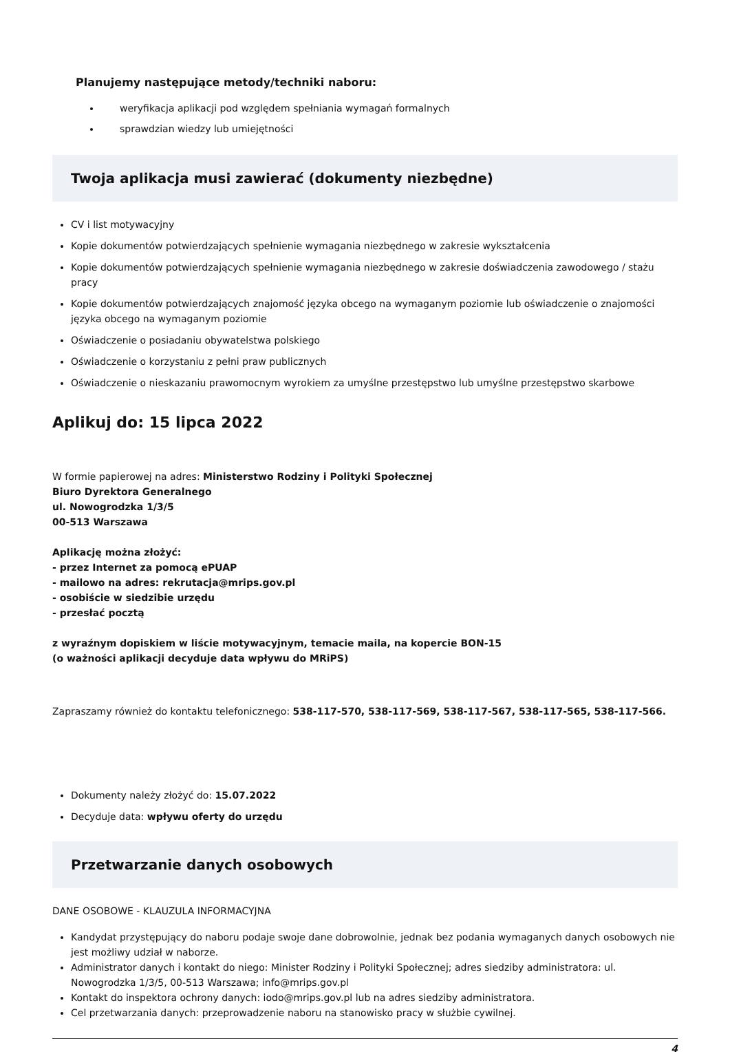Planujemy następujące metody/techniki naboru:
weryfikacja aplikacji pod względem spełniania wymagań formalnych
sprawdzian wiedzy lub umiejętności
Twoja aplikacja musi zawierać (dokumenty niezbędne)
CV i list motywacyjny
Kopie dokumentów potwierdzających spełnienie wymagania niezbędnego w zakresie wykształcenia
Kopie dokumentów potwierdzających spełnienie wymagania niezbędnego w zakresie doświadczenia zawodowego / stażu pracy
Kopie dokumentów potwierdzających znajomość języka obcego na wymaganym poziomie lub oświadczenie o znajomości języka obcego na wymaganym poziomie
Oświadczenie o posiadaniu obywatelstwa polskiego
Oświadczenie o korzystaniu z pełni praw publicznych
Oświadczenie o nieskazaniu prawomocnym wyrokiem za umyślne przestępstwo lub umyślne przestępstwo skarbowe
Aplikuj do: 15 lipca 2022
W formie papierowej na adres: Ministerstwo Rodziny i Polityki Społecznej
Biuro Dyrektora Generalnego
ul. Nowogrodzka 1/3/5
00-513 Warszawa
Aplikację można złożyć:
- przez Internet za pomocą ePUAP
- mailowo na adres: rekrutacja@mrips.gov.pl
- osobiście w siedzibie urzędu
- przesłać pocztą
z wyraźnym dopiskiem w liście motywacyjnym, temacie maila, na kopercie BON-15
(o ważności aplikacji decyduje data wpływu do MRiPS)
Zapraszamy również do kontaktu telefonicznego: 538-117-570, 538-117-569, 538-117-567, 538-117-565, 538-117-566.
Dokumenty należy złożyć do: 15.07.2022
Decyduje data: wpływu oferty do urzędu
Przetwarzanie danych osobowych
DANE OSOBOWE - KLAUZULA INFORMACYJNA
Kandydat przystępujący do naboru podaje swoje dane dobrowolnie, jednak bez podania wymaganych danych osobowych nie jest możliwy udział w naborze.
Administrator danych i kontakt do niego: Minister Rodziny i Polityki Społecznej; adres siedziby administratora: ul. Nowogrodzka 1/3/5, 00-513 Warszawa; info@mrips.gov.pl
Kontakt do inspektora ochrony danych: iodo@mrips.gov.pl lub na adres siedziby administratora.
Cel przetwarzania danych: przeprowadzenie naboru na stanowisko pracy w służbie cywilnej.
4